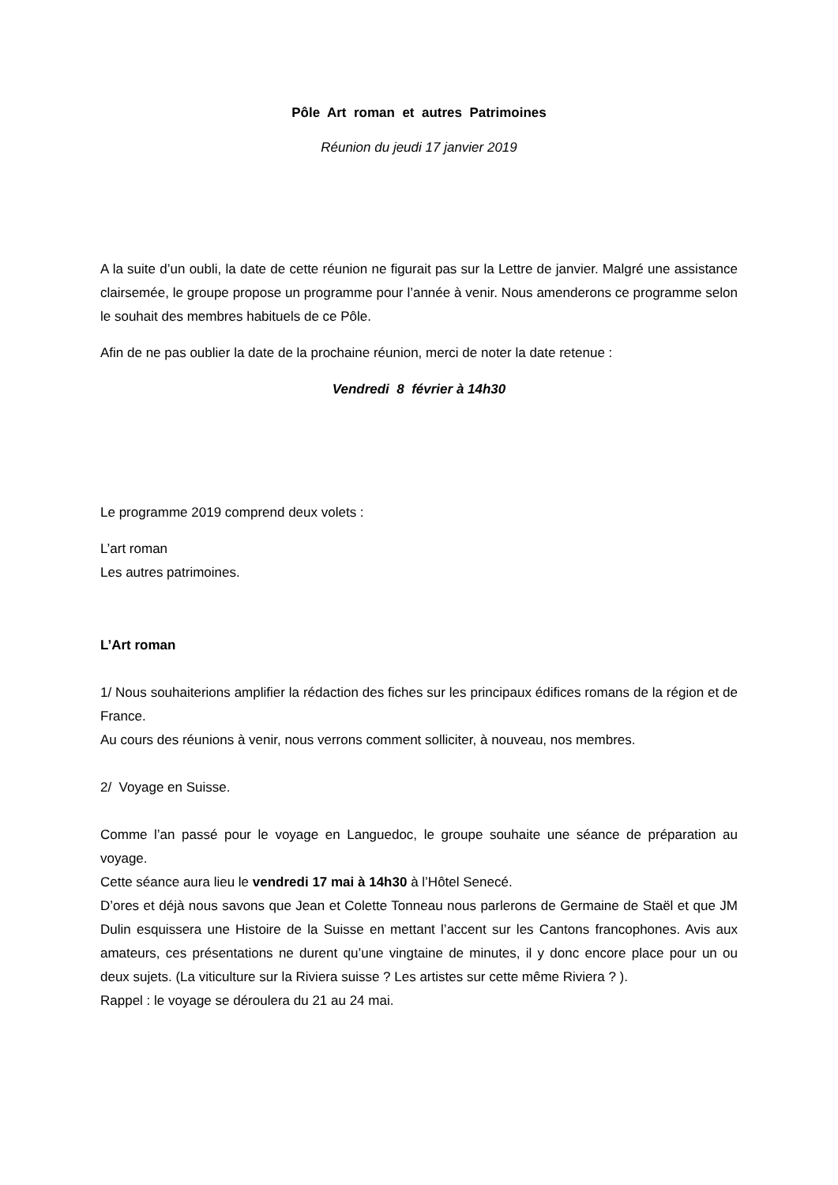Pôle Art roman et autres Patrimoines
Réunion du jeudi 17 janvier 2019
A la suite d’un oubli, la date de cette réunion ne figurait pas sur la Lettre de janvier. Malgré une assistance clairsemée, le groupe propose un programme pour l’année à venir. Nous amenderons ce programme selon le souhait des membres habituels de ce Pôle.
Afin de ne pas oublier la date de la prochaine réunion, merci de noter la date retenue :
Vendredi 8 février à 14h30
Le programme 2019 comprend deux volets :
L’art roman
Les autres patrimoines.
L’Art roman
1/ Nous souhaiterions amplifier la rédaction des fiches sur les principaux édifices romans de la région et de France.
Au cours des réunions à venir, nous verrons comment solliciter, à nouveau, nos membres.
2/ Voyage en Suisse.
Comme l’an passé pour le voyage en Languedoc, le groupe souhaite une séance de préparation au voyage.
Cette séance aura lieu le vendredi 17 mai à 14h30 à l’Hôtel Senecé.
D’ores et déjà nous savons que Jean et Colette Tonneau nous parlerons de Germaine de Staël et que JM Dulin esquissera une Histoire de la Suisse en mettant l’accent sur les Cantons francophones. Avis aux amateurs, ces présentations ne durent qu’une vingtaine de minutes, il y donc encore place pour un ou deux sujets. (La viticulture sur la Riviera suisse ? Les artistes sur cette même Riviera ? ).
Rappel : le voyage se déroulera du 21 au 24 mai.